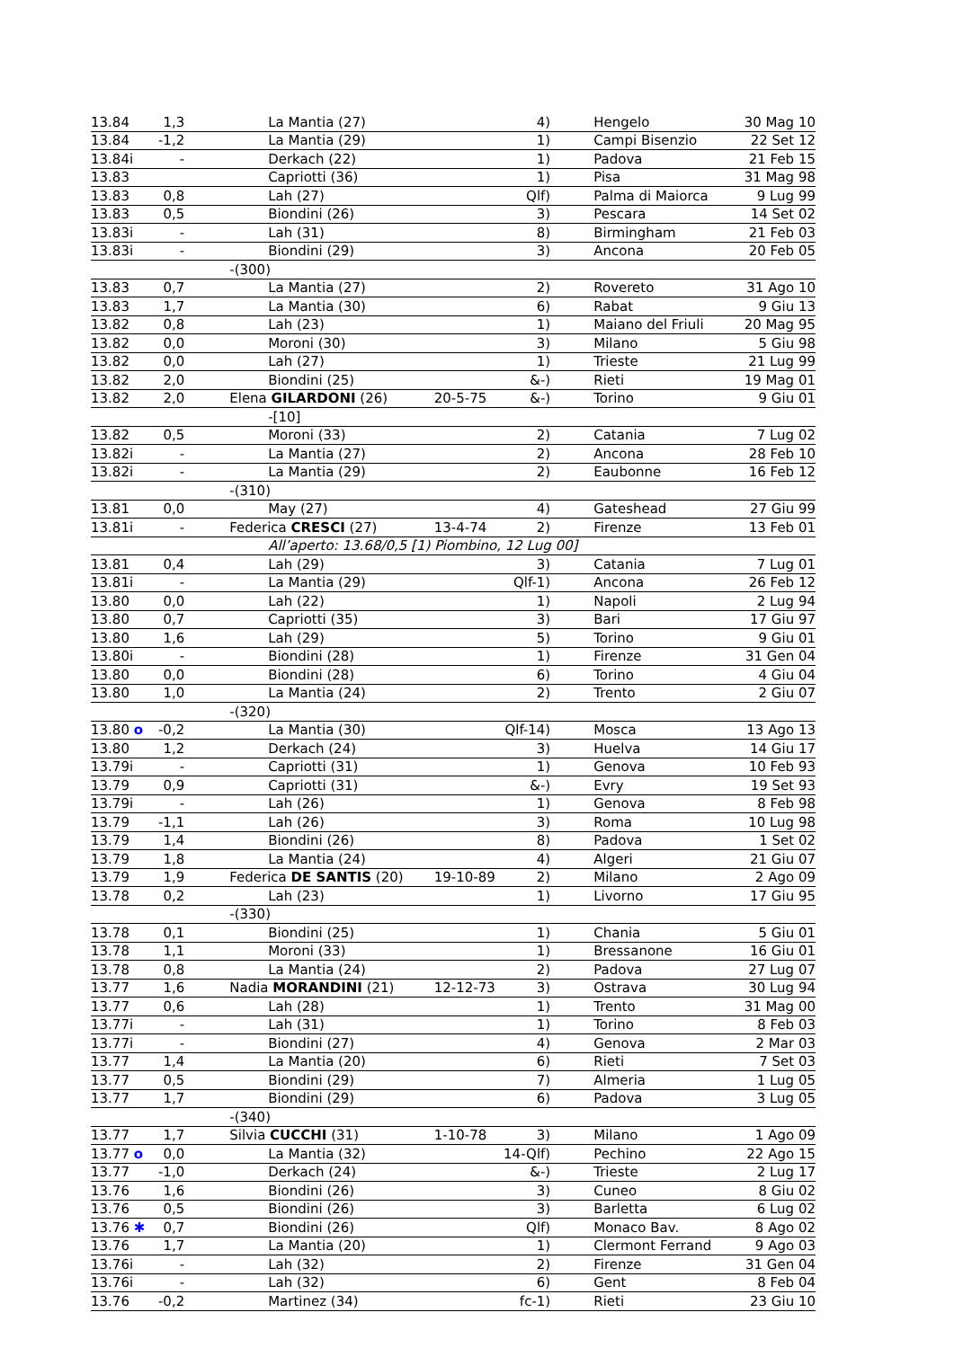| 13.84 | 1,3 | La Mantia (27) | | 4) | Hengelo | 30 Mag 10 |
| 13.84 | -1,2 | La Mantia (29) | | 1) | Campi Bisenzio | 22 Set 12 |
| 13.84i | - | Derkach (22) | | 1) | Padova | 21 Feb 15 |
| 13.83 | | Capriotti (36) | | 1) | Pisa | 31 Mag 98 |
| 13.83 | 0,8 | Lah (27) | | Qlf) | Palma di Maiorca | 9 Lug 99 |
| 13.83 | 0,5 | Biondini (26) | | 3) | Pescara | 14 Set 02 |
| 13.83i | - | Lah (31) | | 8) | Birmingham | 21 Feb 03 |
| 13.83i | - | Biondini (29) | | 3) | Ancona | 20 Feb 05 |
| | | -(300) | | | | |
| 13.83 | 0,7 | La Mantia (27) | | 2) | Rovereto | 31 Ago 10 |
| 13.83 | 1,7 | La Mantia (30) | | 6) | Rabat | 9 Giu 13 |
| 13.82 | 0,8 | Lah (23) | | 1) | Maiano del Friuli | 20 Mag 95 |
| 13.82 | 0,0 | Moroni (30) | | 3) | Milano | 5 Giu 98 |
| 13.82 | 0,0 | Lah (27) | | 1) | Trieste | 21 Lug 99 |
| 13.82 | 2,0 | Biondini (25) | | &-) | Rieti | 19 Mag 01 |
| 13.82 | 2,0 | Elena GILARDONI (26) | 20-5-75 | &-) | Torino | 9 Giu 01 |
| | | -[10] | | | | |
| 13.82 | 0,5 | Moroni (33) | | 2) | Catania | 7 Lug 02 |
| 13.82i | - | La Mantia (27) | | 2) | Ancona | 28 Feb 10 |
| 13.82i | - | La Mantia (29) | | 2) | Eaubonne | 16 Feb 12 |
| | | -(310) | | | | |
| 13.81 | 0,0 | May (27) | | 4) | Gateshead | 27 Giu 99 |
| 13.81i | - | Federica CRESCI (27) | 13-4-74 | 2) | Firenze | 13 Feb 01 |
| | | All’aperto: 13.68/0,5 [1) Piombino, 12 Lug 00] | | | | |
| 13.81 | 0,4 | Lah (29) | | 3) | Catania | 7 Lug 01 |
| 13.81i | - | La Mantia (29) | | Qlf-1) | Ancona | 26 Feb 12 |
| 13.80 | 0,0 | Lah (22) | | 1) | Napoli | 2 Lug 94 |
| 13.80 | 0,7 | Capriotti (35) | | 3) | Bari | 17 Giu 97 |
| 13.80 | 1,6 | Lah (29) | | 5) | Torino | 9 Giu 01 |
| 13.80i | - | Biondini (28) | | 1) | Firenze | 31 Gen 04 |
| 13.80 | 0,0 | Biondini (28) | | 6) | Torino | 4 Giu 04 |
| 13.80 | 1,0 | La Mantia (24) | | 2) | Trento | 2 Giu 07 |
| | | -(320) | | | | |
| 13.80 o | -0,2 | La Mantia (30) | | Qlf-14) | Mosca | 13 Ago 13 |
| 13.80 | 1,2 | Derkach (24) | | 3) | Huelva | 14 Giu 17 |
| 13.79i | - | Capriotti (31) | | 1) | Genova | 10 Feb 93 |
| 13.79 | 0,9 | Capriotti (31) | | &-) | Evry | 19 Set 93 |
| 13.79i | - | Lah (26) | | 1) | Genova | 8 Feb 98 |
| 13.79 | -1,1 | Lah (26) | | 3) | Roma | 10 Lug 98 |
| 13.79 | 1,4 | Biondini (26) | | 8) | Padova | 1 Set 02 |
| 13.79 | 1,8 | La Mantia (24) | | 4) | Algeri | 21 Giu 07 |
| 13.79 | 1,9 | Federica DE SANTIS (20) | 19-10-89 | 2) | Milano | 2 Ago 09 |
| 13.78 | 0,2 | Lah (23) | | 1) | Livorno | 17 Giu 95 |
| | | -(330) | | | | |
| 13.78 | 0,1 | Biondini (25) | | 1) | Chania | 5 Giu 01 |
| 13.78 | 1,1 | Moroni (33) | | 1) | Bressanone | 16 Giu 01 |
| 13.78 | 0,8 | La Mantia (24) | | 2) | Padova | 27 Lug 07 |
| 13.77 | 1,6 | Nadia MORANDINI (21) | 12-12-73 | 3) | Ostrava | 30 Lug 94 |
| 13.77 | 0,6 | Lah (28) | | 1) | Trento | 31 Mag 00 |
| 13.77i | - | Lah (31) | | 1) | Torino | 8 Feb 03 |
| 13.77i | - | Biondini (27) | | 4) | Genova | 2 Mar 03 |
| 13.77 | 1,4 | La Mantia (20) | | 6) | Rieti | 7 Set 03 |
| 13.77 | 0,5 | Biondini (29) | | 7) | Almeria | 1 Lug 05 |
| 13.77 | 1,7 | Biondini (29) | | 6) | Padova | 3 Lug 05 |
| | | -(340) | | | | |
| 13.77 | 1,7 | Silvia CUCCHI (31) | 1-10-78 | 3) | Milano | 1 Ago 09 |
| 13.77 o | 0,0 | La Mantia (32) | | 14-Qlf) | Pechino | 22 Ago 15 |
| 13.77 | -1,0 | Derkach (24) | | &-) | Trieste | 2 Lug 17 |
| 13.76 | 1,6 | Biondini (26) | | 3) | Cuneo | 8 Giu 02 |
| 13.76 | 0,5 | Biondini (26) | | 3) | Barletta | 6 Lug 02 |
| 13.76 ✱ | 0,7 | Biondini (26) | | Qlf) | Monaco Bav. | 8 Ago 02 |
| 13.76 | 1,7 | La Mantia (20) | | 1) | Clermont Ferrand | 9 Ago 03 |
| 13.76i | - | Lah (32) | | 2) | Firenze | 31 Gen 04 |
| 13.76i | - | Lah (32) | | 6) | Gent | 8 Feb 04 |
| 13.76 | -0,2 | Martinez (34) | | fc-1) | Rieti | 23 Giu 10 |